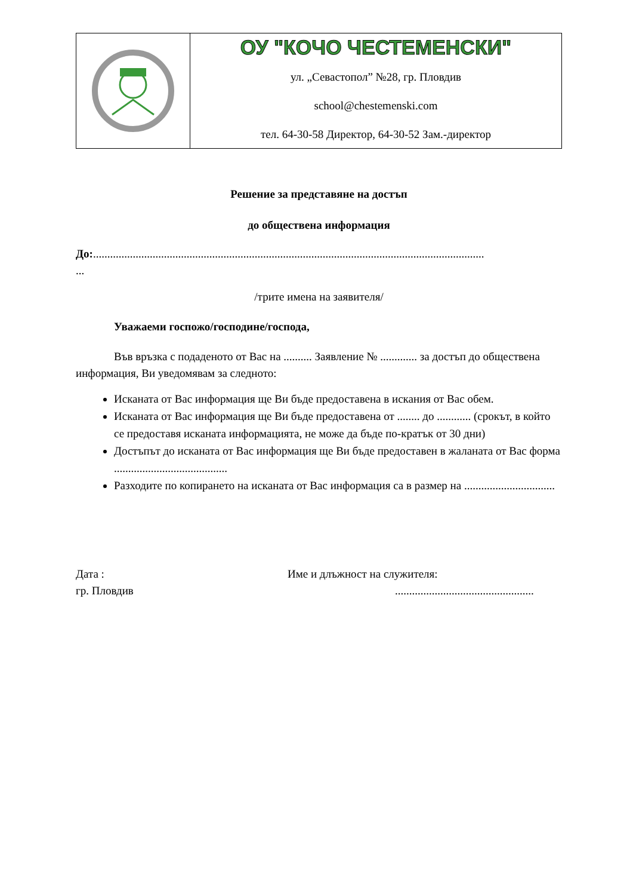ОУ "КОЧО ЧЕСТЕМЕНСКИ"
ул. „Севастопол” №28, гр. Пловдив
school@chestemenski.com
тел. 64-30-58 Директор, 64-30-52 Зам.-директор
Решение за представяне на достъп
до обществена информация
До:..........................................................................................................................................
...
/трите имена на заявителя/
Уважаеми госпожо/господине/господа,
Във връзка с подаденото от Вас на .......... Заявление № ............. за достъп до обществена информация, Ви уведомявам за следното:
Исканата от Вас информация ще Ви бъде предоставена в искания от Вас обем.
Исканата от Вас информация ще Ви бъде предоставена от ........ до ............ (срокът, в който се предоставя исканата информацията, не може да бъде по-кратък от 30 дни)
Достъпът до исканата от Вас информация ще Ви бъде предоставен в жаланата от Вас форма ........................................
Разходите по копирането на исканата от Вас информация са в размер на ................................
Дата :
гр. Пловдив
Име и длъжност на служителя:
.................................................